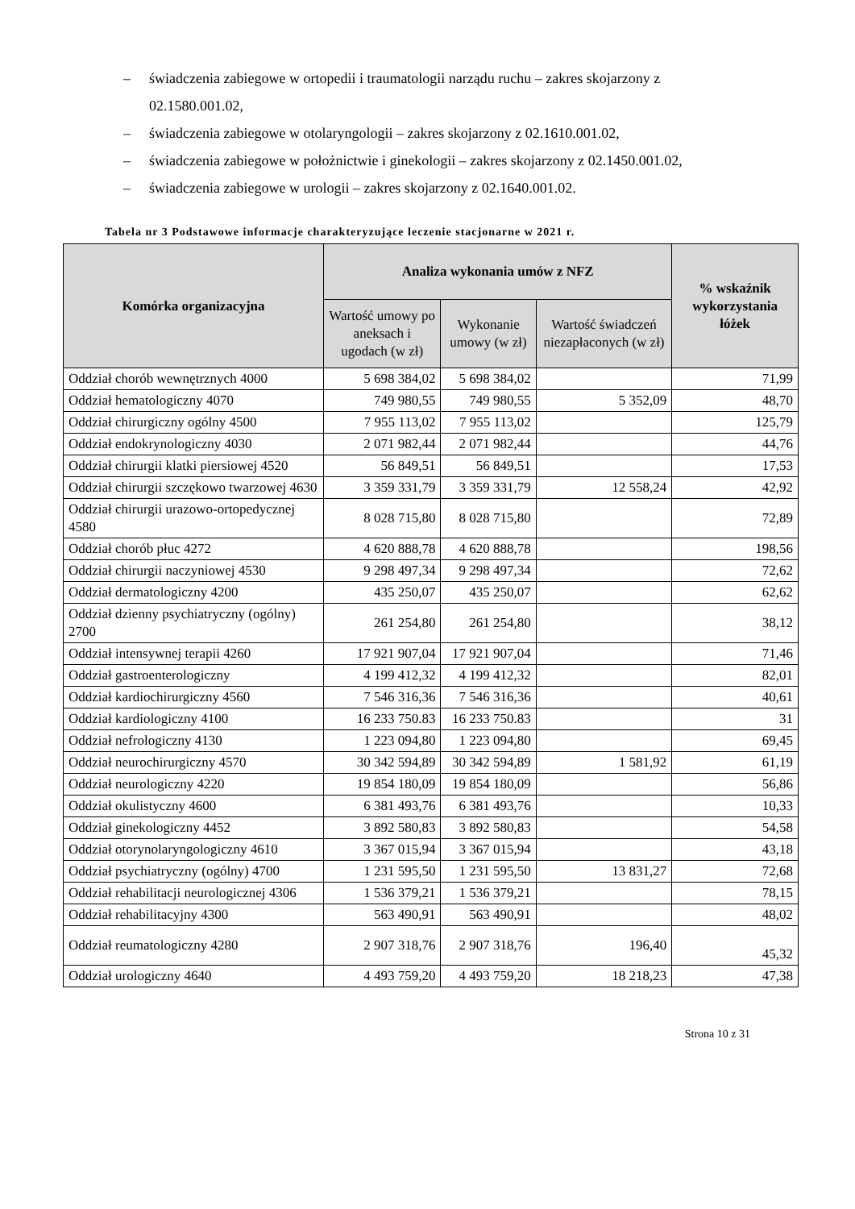– świadczenia zabiegowe w ortopedii i traumatologii narządu ruchu – zakres skojarzony z 02.1580.001.02,
– świadczenia zabiegowe w otolaryngologii – zakres skojarzony z 02.1610.001.02,
– świadczenia zabiegowe w położnictwie i ginekologii – zakres skojarzony z 02.1450.001.02,
– świadczenia zabiegowe w urologii – zakres skojarzony z 02.1640.001.02.
Tabela nr 3 Podstawowe informacje charakteryzujące leczenie stacjonarne w 2021 r.
| Komórka organizacyjna | Analiza wykonania umów z NFZ | | | % wskaźnik wykorzystania łóżek |
| --- | --- | --- | --- | --- |
| | Wartość umowy po aneksach i ugodach (w zł) | Wykonanie umowy (w zł) | Wartość świadczeń niezapłaconych (w zł) | |
| Oddział chorób wewnętrznych 4000 | 5 698 384,02 | 5 698 384,02 | | 71,99 |
| Oddział hematologiczny 4070 | 749 980,55 | 749 980,55 | 5 352,09 | 48,70 |
| Oddział chirurgiczny ogólny 4500 | 7 955 113,02 | 7 955 113,02 | | 125,79 |
| Oddział endokrynologiczny 4030 | 2 071 982,44 | 2 071 982,44 | | 44,76 |
| Oddział chirurgii klatki piersiowej 4520 | 56 849,51 | 56 849,51 | | 17,53 |
| Oddział chirurgii szczękowo twarzowej 4630 | 3 359 331,79 | 3 359 331,79 | 12 558,24 | 42,92 |
| Oddział chirurgii urazowo-ortopedycznej 4580 | 8 028 715,80 | 8 028 715,80 | | 72,89 |
| Oddział chorób płuc 4272 | 4 620 888,78 | 4 620 888,78 | | 198,56 |
| Oddział chirurgii naczyniowej 4530 | 9 298 497,34 | 9 298 497,34 | | 72,62 |
| Oddział dermatologiczny 4200 | 435 250,07 | 435 250,07 | | 62,62 |
| Oddział dzienny psychiatryczny (ogólny) 2700 | 261 254,80 | 261 254,80 | | 38,12 |
| Oddział intensywnej terapii 4260 | 17 921 907,04 | 17 921 907,04 | | 71,46 |
| Oddział gastroenterologiczny | 4 199 412,32 | 4 199 412,32 | | 82,01 |
| Oddział kardiochirurgiczny 4560 | 7 546 316,36 | 7 546 316,36 | | 40,61 |
| Oddział kardiologiczny 4100 | 16 233 750.83 | 16 233 750.83 | | 31 |
| Oddział nefrologiczny 4130 | 1 223 094,80 | 1 223 094,80 | | 69,45 |
| Oddział neurochirurgiczny 4570 | 30 342 594,89 | 30 342 594,89 | 1 581,92 | 61,19 |
| Oddział neurologiczny 4220 | 19 854 180,09 | 19 854 180,09 | | 56,86 |
| Oddział okulistyczny 4600 | 6 381 493,76 | 6 381 493,76 | | 10,33 |
| Oddział ginekologiczny 4452 | 3 892 580,83 | 3 892 580,83 | | 54,58 |
| Oddział otorynolaryngologiczny 4610 | 3 367 015,94 | 3 367 015,94 | | 43,18 |
| Oddział psychiatryczny (ogólny) 4700 | 1 231 595,50 | 1 231 595,50 | 13 831,27 | 72,68 |
| Oddział rehabilitacji neurologicznej 4306 | 1 536 379,21 | 1 536 379,21 | | 78,15 |
| Oddział rehabilitacyjny 4300 | 563 490,91 | 563 490,91 | | 48,02 |
| Oddział reumatologiczny 4280 | 2 907 318,76 | 2 907 318,76 | 196,40 | 45,32 |
| Oddział urologiczny 4640 | 4 493 759,20 | 4 493 759,20 | 18 218,23 | 47,38 |
Strona 10 z 31